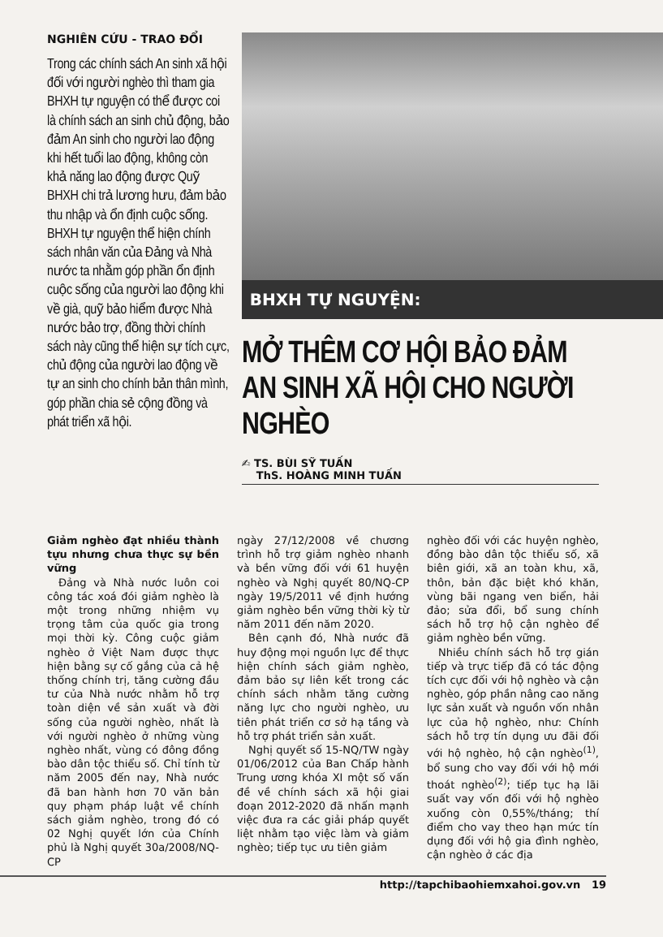NGHIÊN CỨU - TRAO ĐỔI
Trong các chính sách An sinh xã hội đối với người nghèo thì tham gia BHXH tự nguyện có thể được coi là chính sách an sinh chủ động, bảo đảm An sinh cho người lao động khi hết tuổi lao động, không còn khả năng lao động được Quỹ BHXH chi trả lương hưu, đảm bảo thu nhập và ổn định cuộc sống. BHXH tự nguyện thể hiện chính sách nhân văn của Đảng và Nhà nước ta nhằm góp phần ổn định cuộc sống của người lao động khi về già, quỹ bảo hiểm được Nhà nước bảo trợ, đồng thời chính sách này cũng thể hiện sự tích cực, chủ động của người lao động về tự an sinh cho chính bản thân mình, góp phần chia sẻ cộng đồng và phát triển xã hội.
BHXH TỰ NGUYỆN:
MỞ THÊM CƠ HỘI BẢO ĐẢM AN SINH XÃ HỘI CHO NGƯỜI NGHÈO
✍ TS. BÙI SỸ TUẤN
ThS. HOÀNG MINH TUẤN
Giảm nghèo đạt nhiều thành tựu nhưng chưa thực sự bền vững
Đảng và Nhà nước luôn coi công tác xoá đói giảm nghèo là một trong những nhiệm vụ trọng tâm của quốc gia trong mọi thời kỳ. Công cuộc giảm nghèo ở Việt Nam được thực hiện bằng sự cố gắng của cả hệ thống chính trị, tăng cường đầu tư của Nhà nước nhằm hỗ trợ toàn diện về sản xuất và đời sống của người nghèo, nhất là với người nghèo ở những vùng nghèo nhất, vùng có đông đồng bào dân tộc thiểu số. Chỉ tính từ năm 2005 đến nay, Nhà nước đã ban hành hơn 70 văn bản quy phạm pháp luật về chính sách giảm nghèo, trong đó có 02 Nghị quyết lớn của Chính phủ là Nghị quyết 30a/2008/NQ-CP
ngày 27/12/2008 về chương trình hỗ trợ giảm nghèo nhanh và bền vững đối với 61 huyện nghèo và Nghị quyết 80/NQ-CP ngày 19/5/2011 về định hướng giảm nghèo bền vững thời kỳ từ năm 2011 đến năm 2020.
Bên cạnh đó, Nhà nước đã huy động mọi nguồn lực để thực hiện chính sách giảm nghèo, đảm bảo sự liên kết trong các chính sách nhằm tăng cường năng lực cho người nghèo, ưu tiên phát triển cơ sở hạ tầng và hỗ trợ phát triển sản xuất.
Nghị quyết số 15-NQ/TW ngày 01/06/2012 của Ban Chấp hành Trung ương khóa XI một số vấn đề về chính sách xã hội giai đoạn 2012-2020 đã nhấn mạnh việc đưa ra các giải pháp quyết liệt nhằm tạo việc làm và giảm nghèo; tiếp tục ưu tiên giảm
nghèo đối với các huyện nghèo, đồng bào dân tộc thiểu số, xã biên giới, xã an toàn khu, xã, thôn, bản đặc biệt khó khăn, vùng bãi ngang ven biển, hải đảo; sửa đổi, bổ sung chính sách hỗ trợ hộ cận nghèo để giảm nghèo bền vững.
Nhiều chính sách hỗ trợ gián tiếp và trực tiếp đã có tác động tích cực đối với hộ nghèo và cận nghèo, góp phần nâng cao năng lực sản xuất và nguồn vốn nhân lực của hộ nghèo, như: Chính sách hỗ trợ tín dụng ưu đãi đối với hộ nghèo, hộ cận nghèo<sup>(1)</sup>, bổ sung cho vay đối với hộ mới thoát nghèo<sup>(2)</sup>; tiếp tục hạ lãi suất vay vốn đối với hộ nghèo xuống còn 0,55%/tháng; thí điểm cho vay theo hạn mức tín dụng đối với hộ gia đình nghèo, cận nghèo ở các địa
http://tapchibaohiemxahoi.gov.vn 19